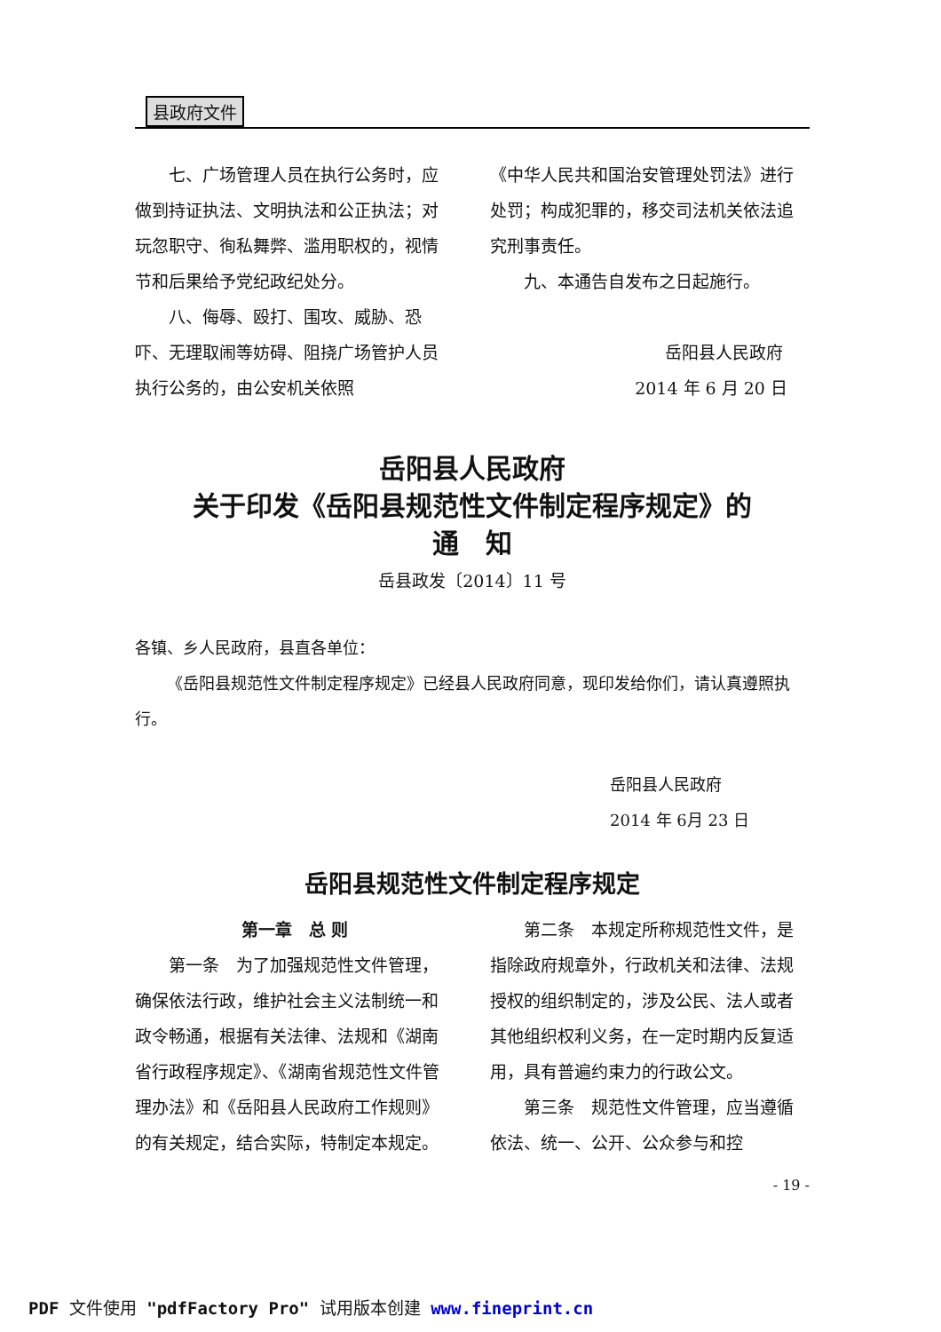县政府文件
七、广场管理人员在执行公务时，应做到持证执法、文明执法和公正执法；对玩忽职守、徇私舞弊、滥用职权的，视情节和后果给予党纪政纪处分。
八、侮辱、殴打、围攻、威胁、恐吓、无理取闹等妨碍、阻挠广场管护人员执行公务的，由公安机关依照
《中华人民共和国治安管理处罚法》进行处罚；构成犯罪的，移交司法机关依法追究刑事责任。
九、本通告自发布之日起施行。
岳阳县人民政府
2014 年 6 月 20 日
岳阳县人民政府
关于印发《岳阳县规范性文件制定程序规定》的
通　知
岳县政发〔2014〕11 号
各镇、乡人民政府，县直各单位：
《岳阳县规范性文件制定程序规定》已经县人民政府同意，现印发给你们，请认真遵照执行。
岳阳县人民政府
2014 年 6月 23 日
岳阳县规范性文件制定程序规定
第一章　总 则
第一条　为了加强规范性文件管理，确保依法行政，维护社会主义法制统一和政令畅通，根据有关法律、法规和《湖南省行政程序规定》、《湖南省规范性文件管理办法》和《岳阳县人民政府工作规则》的有关规定，结合实际，特制定本规定。
第二条　本规定所称规范性文件，是指除政府规章外，行政机关和法律、法规授权的组织制定的，涉及公民、法人或者其他组织权利义务，在一定时期内反复适用，具有普遍约束力的行政公文。
第三条　规范性文件管理，应当遵循依法、统一、公开、公众参与和控
- 19 -
PDF 文件使用 "pdfFactory Pro" 试用版本创建 www.fineprint.cn